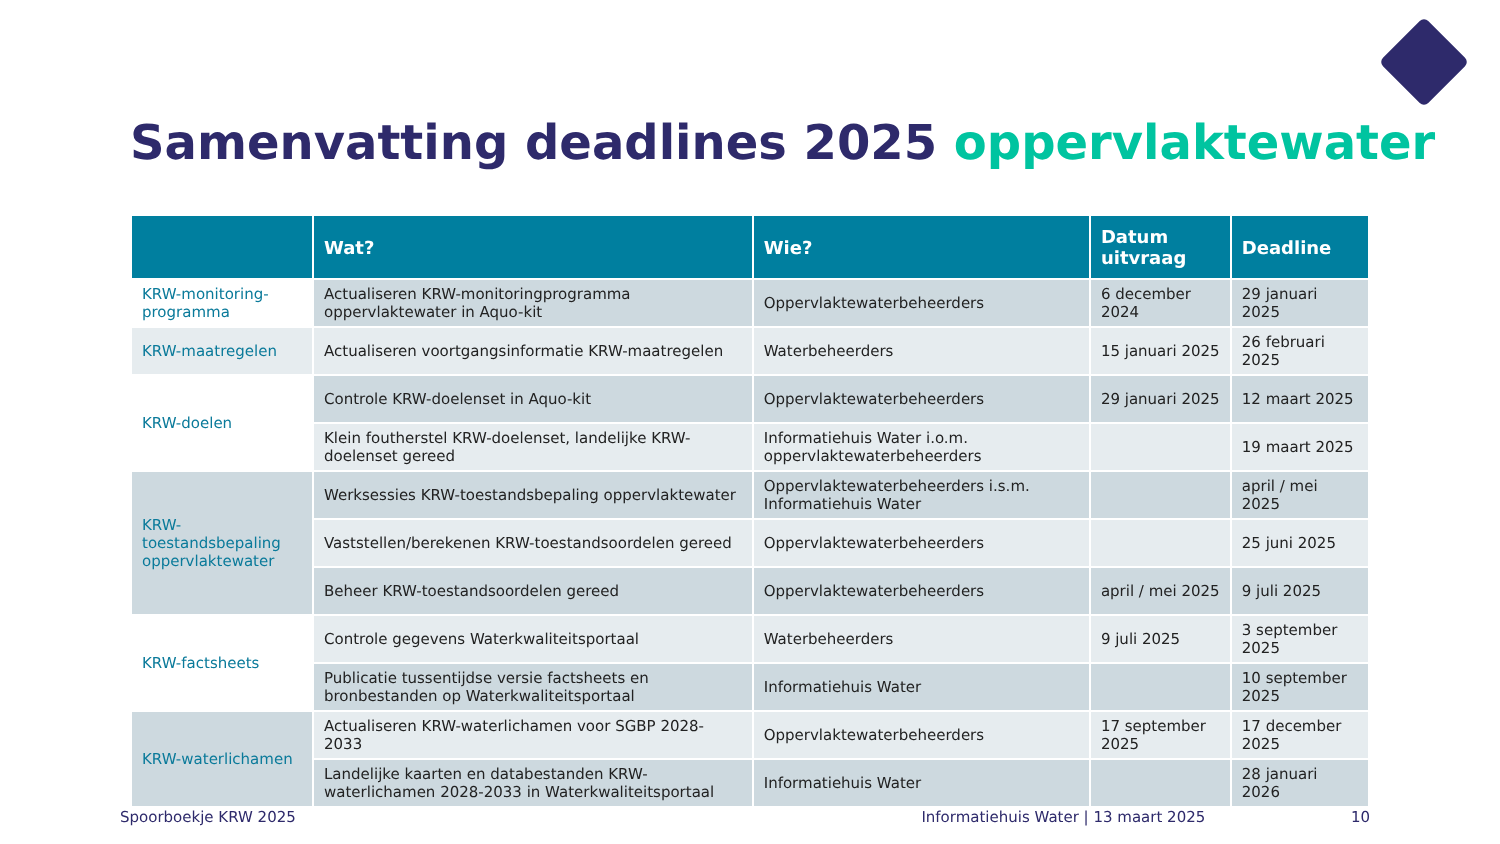Samenvatting deadlines 2025 oppervlaktewater
| | Wat? | Wie? | Datum uitvraag | Deadline |
| --- | --- | --- | --- | --- |
| KRW-monitoring-programma | Actualiseren KRW-monitoringprogramma oppervlaktewater in Aquo-kit | Oppervlaktewaterbeheerders | 6 december 2024 | 29 januari 2025 |
| KRW-maatregelen | Actualiseren voortgangsinformatie KRW-maatregelen | Waterbeheerders | 15 januari 2025 | 26 februari 2025 |
| KRW-doelen | Controle KRW-doelenset in Aquo-kit | Oppervlaktewaterbeheerders | 29 januari 2025 | 12 maart 2025 |
| | Klein foutherstel KRW-doelenset, landelijke KRW-doelenset gereed | Informatiehuis Water i.o.m. oppervlaktewaterbeheerders | | 19 maart 2025 |
| KRW-toestandsbepaling oppervlaktewater | Werksessies KRW-toestandsbepaling oppervlaktewater | Oppervlaktewaterbeheerders i.s.m. Informatiehuis Water | | april / mei 2025 |
| | Vaststellen/berekenen KRW-toestandsoordelen gereed | Oppervlaktewaterbeheerders | | 25 juni 2025 |
| | Beheer KRW-toestandsoordelen gereed | Oppervlaktewaterbeheerders | april / mei 2025 | 9 juli 2025 |
| KRW-factsheets | Controle gegevens Waterkwaliteitsportaal | Waterbeheerders | 9 juli 2025 | 3 september 2025 |
| | Publicatie tussentijdse versie factsheets en bronbestanden op Waterkwaliteitsportaal | Informatiehuis Water | | 10 september 2025 |
| KRW-waterlichamen | Actualiseren KRW-waterlichamen voor SGBP 2028-2033 | Oppervlaktewaterbeheerders | 17 september 2025 | 17 december 2025 |
| | Landelijke kaarten en databestanden KRW-waterlichamen 2028-2033 in Waterkwaliteitsportaal | Informatiehuis Water | | 28 januari 2026 |
Spoorboekje KRW 2025 Informatiehuis Water | 13 maart 2025 10